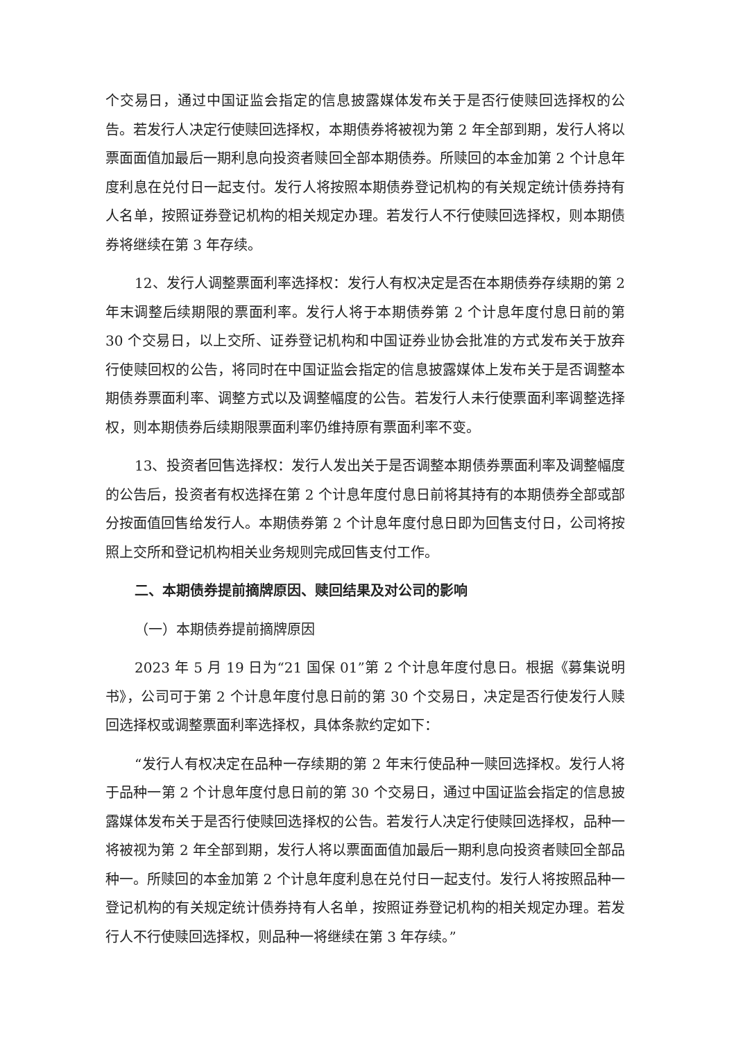个交易日，通过中国证监会指定的信息披露媒体发布关于是否行使赎回选择权的公告。若发行人决定行使赎回选择权，本期债券将被视为第 2 年全部到期，发行人将以票面面值加最后一期利息向投资者赎回全部本期债券。所赎回的本金加第 2 个计息年度利息在兑付日一起支付。发行人将按照本期债券登记机构的有关规定统计债券持有人名单，按照证券登记机构的相关规定办理。若发行人不行使赎回选择权，则本期债券将继续在第 3 年存续。
12、发行人调整票面利率选择权：发行人有权决定是否在本期债券存续期的第 2 年末调整后续期限的票面利率。发行人将于本期债券第 2 个计息年度付息日前的第 30 个交易日，以上交所、证券登记机构和中国证券业协会批准的方式发布关于放弃行使赎回权的公告，将同时在中国证监会指定的信息披露媒体上发布关于是否调整本期债券票面利率、调整方式以及调整幅度的公告。若发行人未行使票面利率调整选择权，则本期债券后续期限票面利率仍维持原有票面利率不变。
13、投资者回售选择权：发行人发出关于是否调整本期债券票面利率及调整幅度的公告后，投资者有权选择在第 2 个计息年度付息日前将其持有的本期债券全部或部分按面值回售给发行人。本期债券第 2 个计息年度付息日即为回售支付日，公司将按照上交所和登记机构相关业务规则完成回售支付工作。
二、本期债券提前摘牌原因、赎回结果及对公司的影响
（一）本期债券提前摘牌原因
2023 年 5 月 19 日为“21 国保 01”第 2 个计息年度付息日。根据《募集说明书》，公司可于第 2 个计息年度付息日前的第 30 个交易日，决定是否行使发行人赎回选择权或调整票面利率选择权，具体条款约定如下：
“发行人有权决定在品种一存续期的第 2 年末行使品种一赎回选择权。发行人将于品种一第 2 个计息年度付息日前的第 30 个交易日，通过中国证监会指定的信息披露媒体发布关于是否行使赎回选择权的公告。若发行人决定行使赎回选择权，品种一将被视为第 2 年全部到期，发行人将以票面面值加最后一期利息向投资者赎回全部品种一。所赎回的本金加第 2 个计息年度利息在兑付日一起支付。发行人将按照品种一登记机构的有关规定统计债券持有人名单，按照证券登记机构的相关规定办理。若发行人不行使赎回选择权，则品种一将继续在第 3 年存续。”